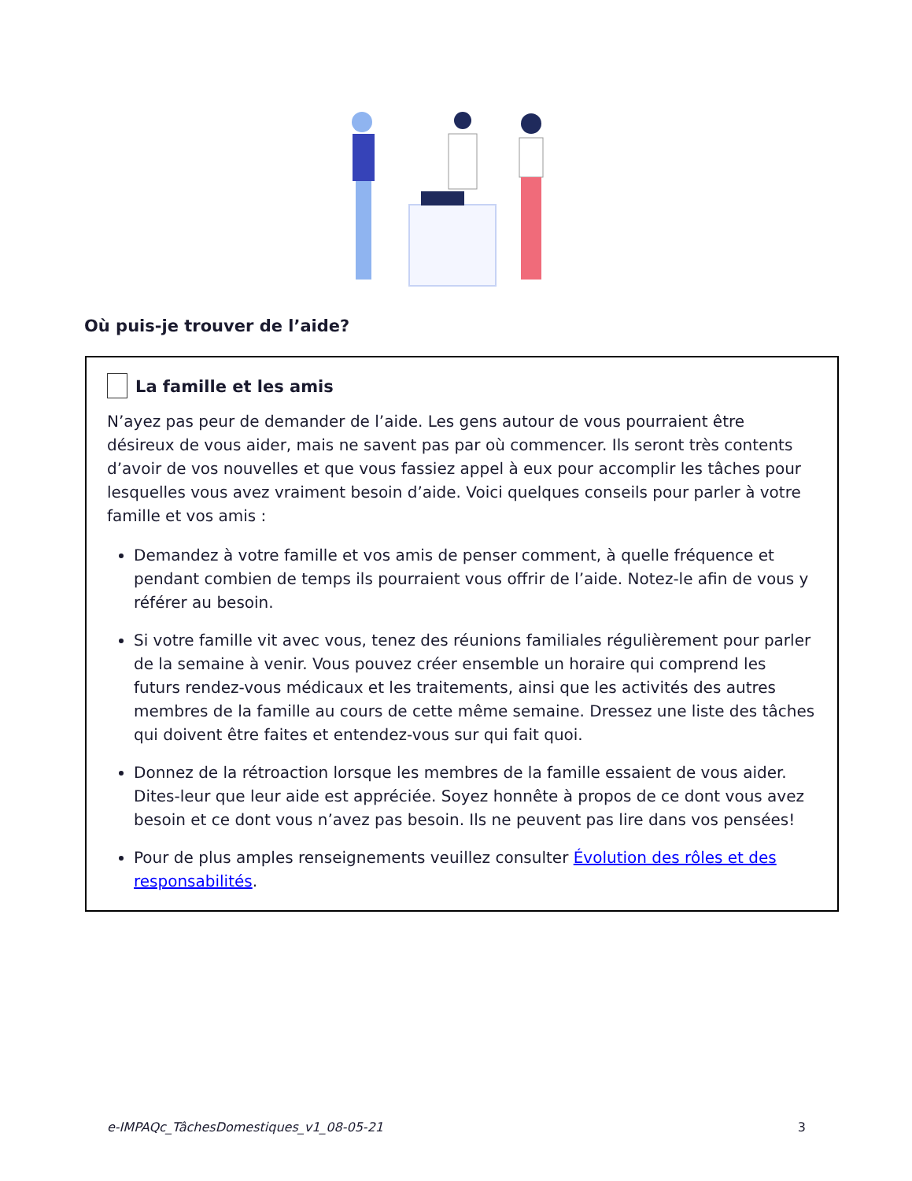Où puis-je trouver de l’aide?
La famille et les amis
N’ayez pas peur de demander de l’aide. Les gens autour de vous pourraient être désireux de vous aider, mais ne savent pas par où commencer. Ils seront très contents d’avoir de vos nouvelles et que vous fassiez appel à eux pour accomplir les tâches pour lesquelles vous avez vraiment besoin d’aide. Voici quelques conseils pour parler à votre famille et vos amis :
Demandez à votre famille et vos amis de penser comment, à quelle fréquence et pendant combien de temps ils pourraient vous offrir de l’aide. Notez-le afin de vous y référer au besoin.
Si votre famille vit avec vous, tenez des réunions familiales régulièrement pour parler de la semaine à venir. Vous pouvez créer ensemble un horaire qui comprend les futurs rendez-vous médicaux et les traitements, ainsi que les activités des autres membres de la famille au cours de cette même semaine. Dressez une liste des tâches qui doivent être faites et entendez-vous sur qui fait quoi.
Donnez de la rétroaction lorsque les membres de la famille essaient de vous aider. Dites-leur que leur aide est appréciée. Soyez honnête à propos de ce dont vous avez besoin et ce dont vous n’avez pas besoin. Ils ne peuvent pas lire dans vos pensées!
Pour de plus amples renseignements veuillez consulter Évolution des rôles et des responsabilités.
e-IMPAQc_TâchesDomestiques_v1_08-05-21 3